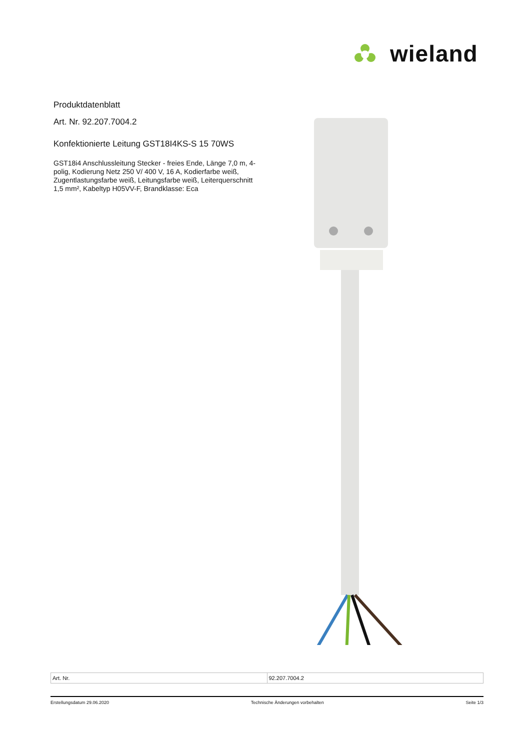wieland
Produktdatenblatt
Art. Nr. 92.207.7004.2
Konfektionierte Leitung GST18I4KS-S 15 70WS
GST18i4 Anschlussleitung Stecker - freies Ende, Länge 7,0 m, 4-polig, Kodierung Netz 250 V/ 400 V, 16 A, Kodierfarbe weiß, Zugentlastungsfarbe weiß, Leitungsfarbe weiß, Leiterquerschnitt 1,5 mm², Kabeltyp H05VV-F, Brandklasse: Eca
| Art. Nr. | 92.207.7004.2 |
Erstellungsdatum 29.06.2020 Technische Änderungen vorbehalten Seite 1/3